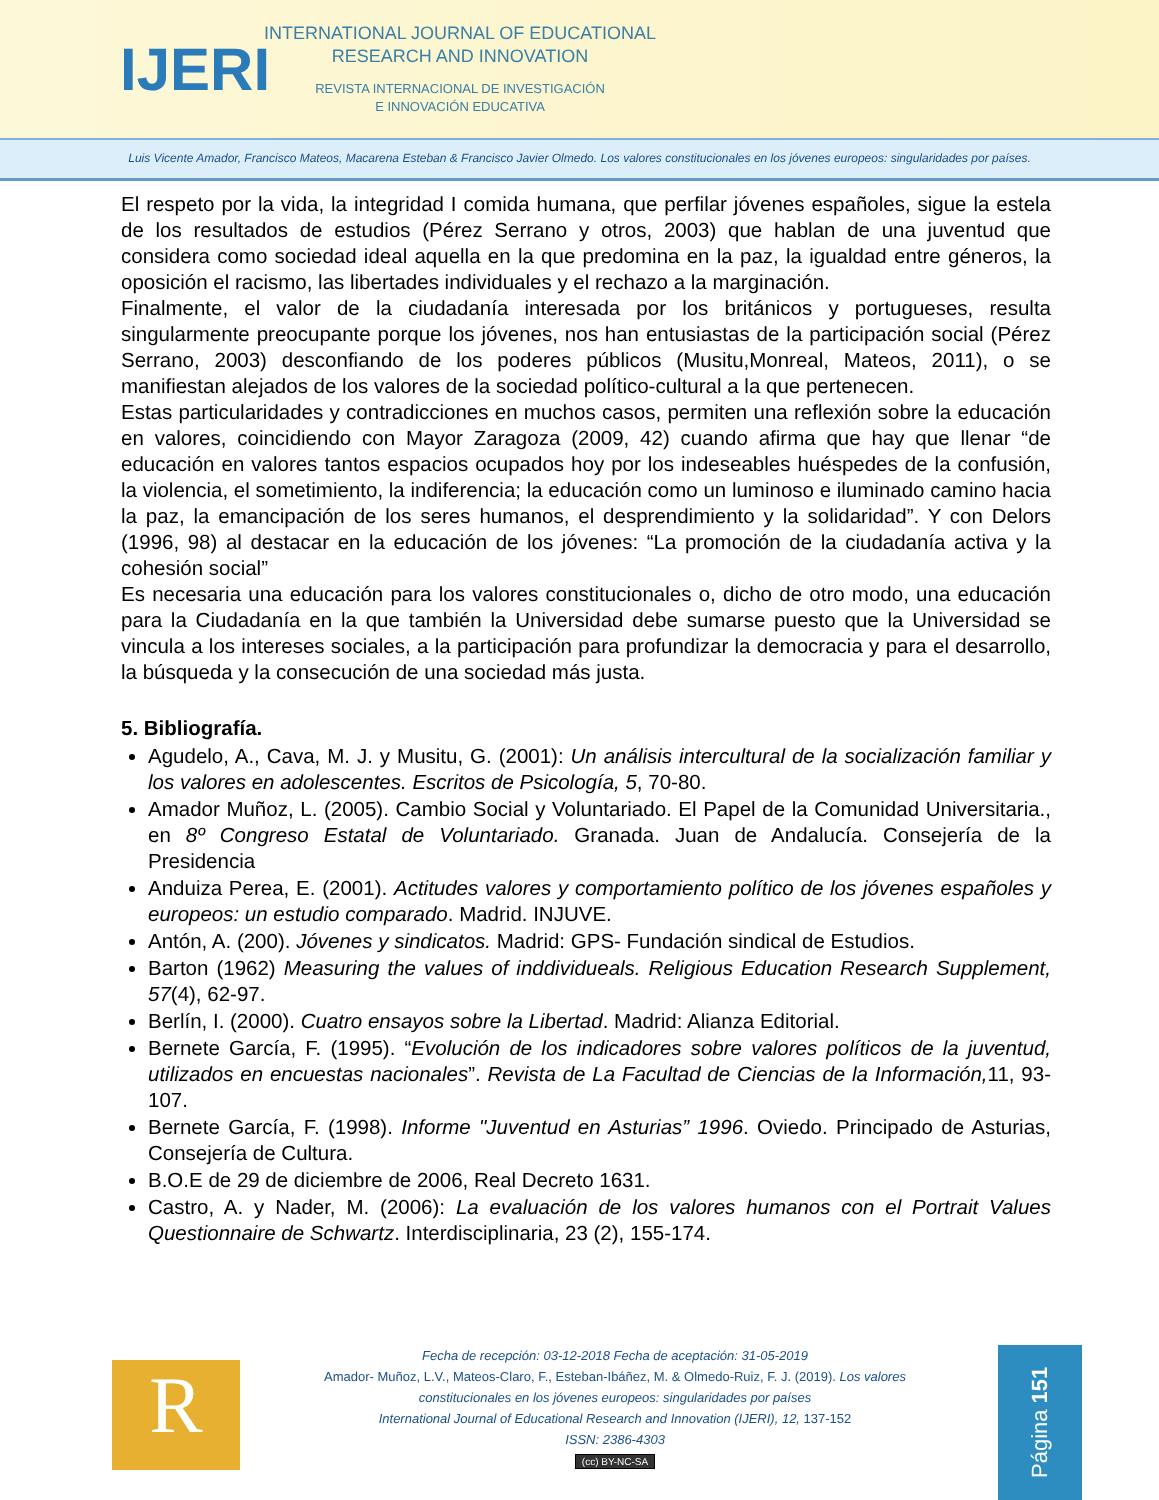IJERI
INTERNATIONAL JOURNAL OF EDUCATIONAL
RESEARCH AND INNOVATION
REVISTA INTERNACIONAL DE INVESTIGACIÓN
E INNOVACIÓN EDUCATIVA
Luis Vicente Amador, Francisco Mateos, Macarena Esteban & Francisco Javier Olmedo. Los valores constitucionales en los jóvenes europeos: singularidades por países.
El respeto por la vida, la integridad I comida humana, que perfilar jóvenes españoles, sigue la estela de los resultados de estudios (Pérez Serrano y otros, 2003) que hablan de una juventud que considera como sociedad ideal aquella en la que predomina en la paz, la igualdad entre géneros, la oposición el racismo, las libertades individuales y el rechazo a la marginación.
Finalmente, el valor de la ciudadanía interesada por los británicos y portugueses, resulta singularmente preocupante porque los jóvenes, nos han entusiastas de la participación social (Pérez Serrano, 2003) desconfiando de los poderes públicos (Musitu,Monreal, Mateos, 2011), o se manifiestan alejados de los valores de la sociedad político-cultural a la que pertenecen.
Estas particularidades y contradicciones en muchos casos, permiten una reflexión sobre la educación en valores, coincidiendo con Mayor Zaragoza (2009, 42) cuando afirma que hay que llenar “de educación en valores tantos espacios ocupados hoy por los indeseables huéspedes de la confusión, la violencia, el sometimiento, la indiferencia; la educación como un luminoso e iluminado camino hacia la paz, la emancipación de los seres humanos, el desprendimiento y la solidaridad”. Y con Delors (1996, 98) al destacar en la educación de los jóvenes: “La promoción de la ciudadanía activa y la cohesión social”
Es necesaria una educación para los valores constitucionales o, dicho de otro modo, una educación para la Ciudadanía en la que también la Universidad debe sumarse puesto que la Universidad se vincula a los intereses sociales, a la participación para profundizar la democracia y para el desarrollo, la búsqueda y la consecución de una sociedad más justa.
5. Bibliografía.
Agudelo, A., Cava, M. J. y Musitu, G. (2001): Un análisis intercultural de la socialización familiar y los valores en adolescentes. Escritos de Psicología, 5, 70-80.
Amador Muñoz, L. (2005). Cambio Social y Voluntariado. El Papel de la Comunidad Universitaria., en 8º Congreso Estatal de Voluntariado. Granada. Juan de Andalucía. Consejería de la Presidencia
Anduiza Perea, E. (2001). Actitudes valores y comportamiento político de los jóvenes españoles y europeos: un estudio comparado. Madrid. INJUVE.
Antón, A. (200). Jóvenes y sindicatos. Madrid: GPS- Fundación sindical de Estudios.
Barton (1962) Measuring the values of inddividueals. Religious Education Research Supplement, 57(4), 62-97.
Berlín, I. (2000). Cuatro ensayos sobre la Libertad. Madrid: Alianza Editorial.
Bernete García, F. (1995). “Evolución de los indicadores sobre valores políticos de la juventud, utilizados en encuestas nacionales”. Revista de La Facultad de Ciencias de la Información, 11, 93-107.
Bernete García, F. (1998). Informe "Juventud en Asturias” 1996. Oviedo. Principado de Asturias, Consejería de Cultura.
B.O.E de 29 de diciembre de 2006, Real Decreto 1631.
Castro, A. y Nader, M. (2006): La evaluación de los valores humanos con el Portrait Values Questionnaire de Schwartz. Interdisciplinaria, 23 (2), 155-174.
R
Fecha de recepción: 03-12-2018 Fecha de aceptación: 31-05-2019
Amador- Muñoz, L.V., Mateos-Claro, F., Esteban-Ibáñez, M. & Olmedo-Ruiz, F. J. (2019). Los valores constitucionales en los jóvenes europeos: singularidades por países
International Journal of Educational Research and Innovation (IJERI), 12, 137-152
ISSN: 2386-4303
(cc) BY-NC-SA
Página 151